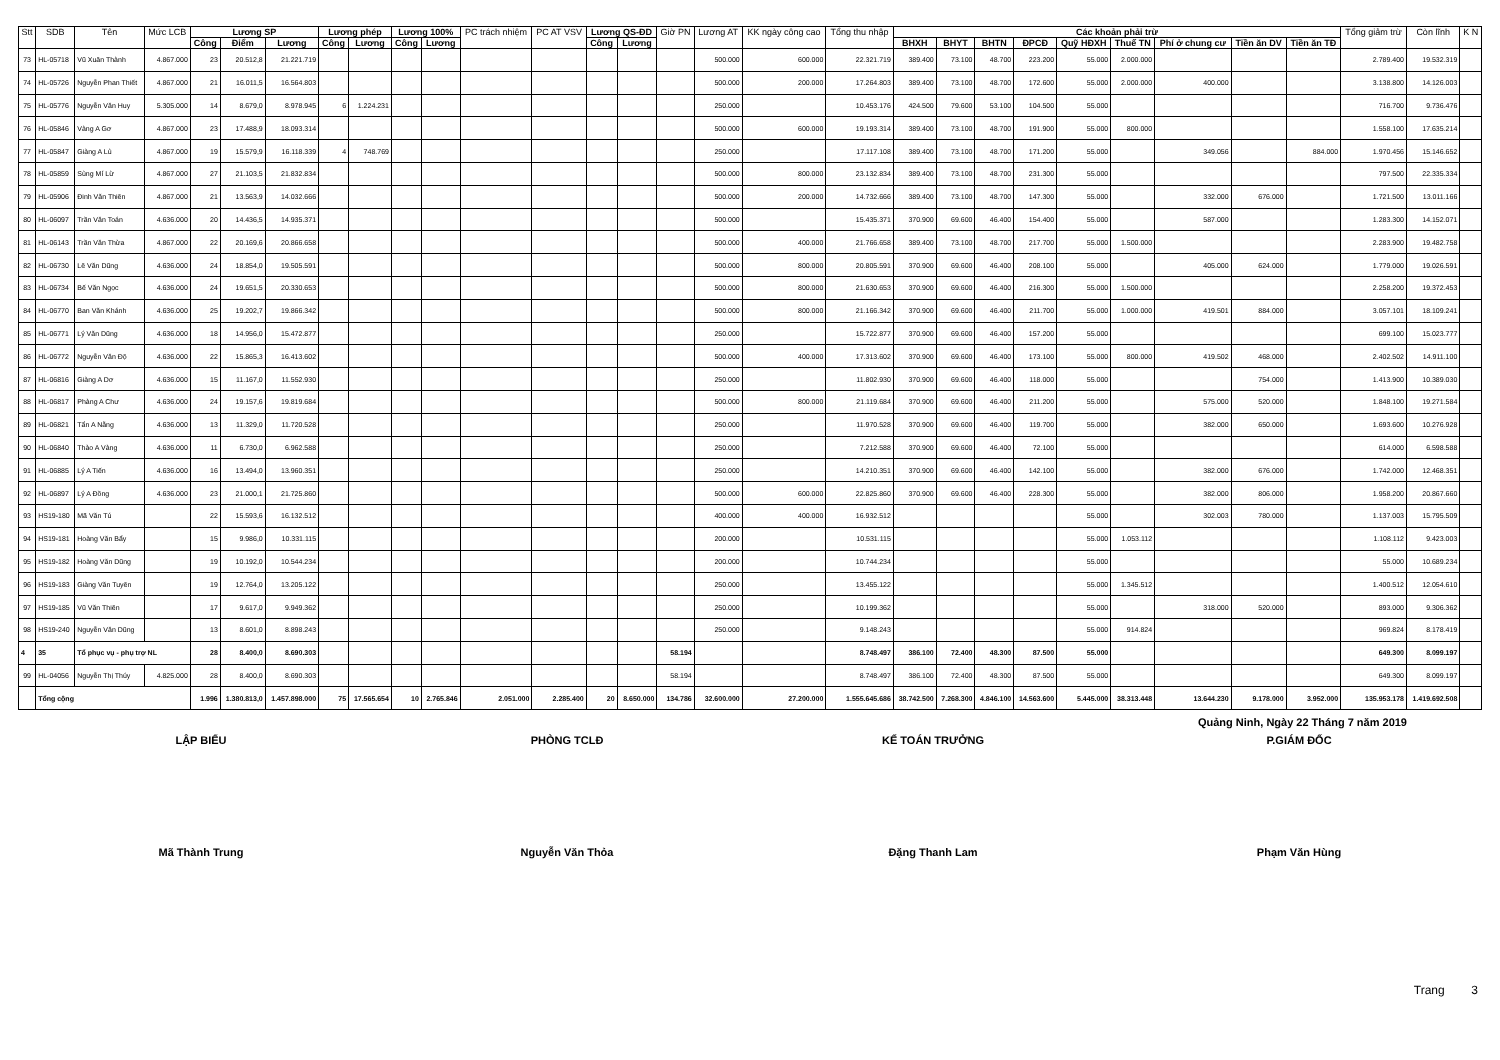| Stt | SDB | Tên | Mức LCB | Lương SP | | | Lương phép | | Lương 100% | | PC trách nhiệm | PC AT VSV | Lương QS-ĐD | | Giờ PN | Lương AT | KK ngày công cao | Tổng thu nhập | Các khoản phải trừ | | | | | | | | | Tổng giảm trừ | Còn lĩnh | K N |
| --- | --- | --- | --- | --- | --- | --- | --- | --- | --- | --- | --- | --- | --- | --- | --- | --- | --- | --- | --- | --- | --- | --- | --- | --- | --- | --- | --- | --- | --- | --- |
| | | | | Công | Điểm | Lương | Công | Lương | Công | Lương | | | Công | Lương | | | | | BHXH | BHYT | BHTN | ĐPCĐ | Quỹ HĐXH | Thuế TN | Phí ở chung cư | Tiền ăn DV | Tiền ăn TĐ | | | |
| 73 | HL-05718 | Vũ Xuân Thành | 4.867.000 | 23 | 20.512,8 | 21.221.719 | | | | | | | | | | 500.000 | 600.000 | 22.321.719 | 389.400 | 73.100 | 48.700 | 223.200 | 55.000 | 2.000.000 | | | | 2.789.400 | 19.532.319 | |
| 74 | HL-05726 | Nguyễn Phan Thiết | 4.867.000 | 21 | 16.011,5 | 16.564.803 | | | | | | | | | | 500.000 | 200.000 | 17.264.803 | 389.400 | 73.100 | 48.700 | 172.600 | 55.000 | 2.000.000 | 400.000 | | | 3.138.800 | 14.126.003 | |
| 75 | HL-05776 | Nguyễn Văn Huy | 5.305.000 | 14 | 8.679,0 | 8.978.945 | 6 | 1.224.231 | | | | | | | | 250.000 | | 10.453.176 | 424.500 | 79.600 | 53.100 | 104.500 | 55.000 | | | | | 716.700 | 9.736.476 | |
| 76 | HL-05846 | Vàng A Gơ | 4.867.000 | 23 | 17.488,9 | 18.093.314 | | | | | | | | | | 500.000 | 600.000 | 19.193.314 | 389.400 | 73.100 | 48.700 | 191.900 | 55.000 | 800.000 | | | | 1.558.100 | 17.635.214 | |
| 77 | HL-05847 | Giàng A Lủ | 4.867.000 | 19 | 15.579,9 | 16.118.339 | 4 | 748.769 | | | | | | | | 250.000 | | 17.117.108 | 389.400 | 73.100 | 48.700 | 171.200 | 55.000 | | 349.056 | | 884.000 | 1.970.456 | 15.146.652 | |
| 78 | HL-05859 | Sùng Mí Lừ | 4.867.000 | 27 | 21.103,5 | 21.832.834 | | | | | | | | | | 500.000 | 800.000 | 23.132.834 | 389.400 | 73.100 | 48.700 | 231.300 | 55.000 | | | | | 797.500 | 22.335.334 | |
| 79 | HL-05906 | Đinh Văn Thiên | 4.867.000 | 21 | 13.563,9 | 14.032.666 | | | | | | | | | | 500.000 | 200.000 | 14.732.666 | 389.400 | 73.100 | 48.700 | 147.300 | 55.000 | | 332.000 | 676.000 | | 1.721.500 | 13.011.166 | |
| 80 | HL-06097 | Trần Văn Toán | 4.636.000 | 20 | 14.436,5 | 14.935.371 | | | | | | | | | | 500.000 | | 15.435.371 | 370.900 | 69.600 | 46.400 | 154.400 | 55.000 | | 587.000 | | | 1.283.300 | 14.152.071 | |
| 81 | HL-06143 | Trần Văn Thừa | 4.867.000 | 22 | 20.169,6 | 20.866.658 | | | | | | | | | | 500.000 | 400.000 | 21.766.658 | 389.400 | 73.100 | 48.700 | 217.700 | 55.000 | 1.500.000 | | | | 2.283.900 | 19.482.758 | |
| 82 | HL-06730 | Lê Văn Dũng | 4.636.000 | 24 | 18.854,0 | 19.505.591 | | | | | | | | | | 500.000 | 800.000 | 20.805.591 | 370.900 | 69.600 | 46.400 | 208.100 | 55.000 | | 405.000 | 624.000 | | 1.779.000 | 19.026.591 | |
| 83 | HL-06734 | Bế Văn Ngọc | 4.636.000 | 24 | 19.651,5 | 20.330.653 | | | | | | | | | | 500.000 | 800.000 | 21.630.653 | 370.900 | 69.600 | 46.400 | 216.300 | 55.000 | 1.500.000 | | | | 2.258.200 | 19.372.453 | |
| 84 | HL-06770 | Ban Văn Khánh | 4.636.000 | 25 | 19.202,7 | 19.866.342 | | | | | | | | | | 500.000 | 800.000 | 21.166.342 | 370.900 | 69.600 | 46.400 | 211.700 | 55.000 | 1.000.000 | 419.501 | 884.000 | | 3.057.101 | 18.109.241 | |
| 85 | HL-06771 | Lý Văn Dũng | 4.636.000 | 18 | 14.956,0 | 15.472.877 | | | | | | | | | | 250.000 | | 15.722.877 | 370.900 | 69.600 | 46.400 | 157.200 | 55.000 | | | | | 699.100 | 15.023.777 | |
| 86 | HL-06772 | Nguyễn Văn Độ | 4.636.000 | 22 | 15.865,3 | 16.413.602 | | | | | | | | | | 500.000 | 400.000 | 17.313.602 | 370.900 | 69.600 | 46.400 | 173.100 | 55.000 | 800.000 | 419.502 | 468.000 | | 2.402.502 | 14.911.100 | |
| 87 | HL-06816 | Giàng A Dơ | 4.636.000 | 15 | 11.167,0 | 11.552.930 | | | | | | | | | | 250.000 | | 11.802.930 | 370.900 | 69.600 | 46.400 | 118.000 | 55.000 | | | 754.000 | | 1.413.900 | 10.389.030 | |
| 88 | HL-06817 | Phàng A Chư | 4.636.000 | 24 | 19.157,6 | 19.819.684 | | | | | | | | | | 500.000 | 800.000 | 21.119.684 | 370.900 | 69.600 | 46.400 | 211.200 | 55.000 | | 575.000 | 520.000 | | 1.848.100 | 19.271.584 | |
| 89 | HL-06821 | Tẩn A Nằng | 4.636.000 | 13 | 11.329,0 | 11.720.528 | | | | | | | | | | 250.000 | | 11.970.528 | 370.900 | 69.600 | 46.400 | 119.700 | 55.000 | | 382.000 | 650.000 | | 1.693.600 | 10.276.928 | |
| 90 | HL-06840 | Thào A Vàng | 4.636.000 | 11 | 6.730,0 | 6.962.588 | | | | | | | | | | 250.000 | | 7.212.588 | 370.900 | 69.600 | 46.400 | 72.100 | 55.000 | | | | | 614.000 | 6.598.588 | |
| 91 | HL-06885 | Lý A Tiến | 4.636.000 | 16 | 13.494,0 | 13.960.351 | | | | | | | | | | 250.000 | | 14.210.351 | 370.900 | 69.600 | 46.400 | 142.100 | 55.000 | | 382.000 | 676.000 | | 1.742.000 | 12.468.351 | |
| 92 | HL-06897 | Lý A Đồng | 4.636.000 | 23 | 21.000,1 | 21.725.860 | | | | | | | | | | 500.000 | 600.000 | 22.825.860 | 370.900 | 69.600 | 46.400 | 228.300 | 55.000 | | 382.000 | 806.000 | | 1.958.200 | 20.867.660 | |
| 93 | HS19-180 | Mã Văn Tú | | 22 | 15.593,6 | 16.132.512 | | | | | | | | | | 400.000 | 400.000 | 16.932.512 | | | | | 55.000 | | 302.003 | 780.000 | | 1.137.003 | 15.795.509 | |
| 94 | HS19-181 | Hoàng Văn Bẩy | | 15 | 9.986,0 | 10.331.115 | | | | | | | | | | 200.000 | | 10.531.115 | | | | | 55.000 | 1.053.112 | | | | 1.108.112 | 9.423.003 | |
| 95 | HS19-182 | Hoàng Văn Dũng | | 19 | 10.192,0 | 10.544.234 | | | | | | | | | | 200.000 | | 10.744.234 | | | | | 55.000 | | | | | 55.000 | 10.689.234 | |
| 96 | HS19-183 | Giàng Văn Tuyên | | 19 | 12.764,0 | 13.205.122 | | | | | | | | | | 250.000 | | 13.455.122 | | | | | 55.000 | 1.345.512 | | | | 1.400.512 | 12.054.610 | |
| 97 | HS19-185 | Vũ Văn Thiên | | 17 | 9.617,0 | 9.949.362 | | | | | | | | | | 250.000 | | 10.199.362 | | | | | 55.000 | | 318.000 | 520.000 | | 893.000 | 9.306.362 | |
| 98 | HS19-240 | Nguyễn Văn Dũng | | 13 | 8.601,0 | 8.898.243 | | | | | | | | | | 250.000 | | 9.148.243 | | | | | 55.000 | 914.824 | | | | 969.824 | 8.178.419 | |
| 4 | 35 | Tổ phục vụ - phụ trợ NL | | 28 | 8.400,0 | 8.690.303 | | | | | | | | | 58.194 | | | 8.748.497 | 386.100 | 72.400 | 48.300 | 87.500 | 55.000 | | | | | 649.300 | 8.099.197 | |
| 99 | HL-04056 | Nguyễn Thị Thúy | 4.825.000 | 28 | 8.400,0 | 8.690.303 | | | | | | | | | 58.194 | | | 8.748.497 | 386.100 | 72.400 | 48.300 | 87.500 | 55.000 | | | | | 649.300 | 8.099.197 | |
| | Tổng cộng | | | 1.996 | 1.380.813,0 | 1.457.898.000 | 75 | 17.565.654 | 10 | 2.765.846 | 2.051.000 | 2.285.400 | 20 | 8.650.000 | 134.786 | 32.600.000 | 27.200.000 | 1.555.645.686 | 38.742.500 | 7.268.300 | 4.846.100 | 14.563.600 | 5.445.000 | 38.313.448 | 13.644.230 | 9.178.000 | 3.952.000 | 135.953.178 | 1.419.692.508 | |
Quảng Ninh, Ngày 22 Tháng 7 năm 2019
LẬP BIỂU PHÒNG TCLĐ KẾ TOÁN TRƯỞNG P.GIÁM ĐỐC
Mã Thành Trung Nguyễn Văn Thỏa Đặng Thanh Lam Phạm Văn Hùng
Trang 3